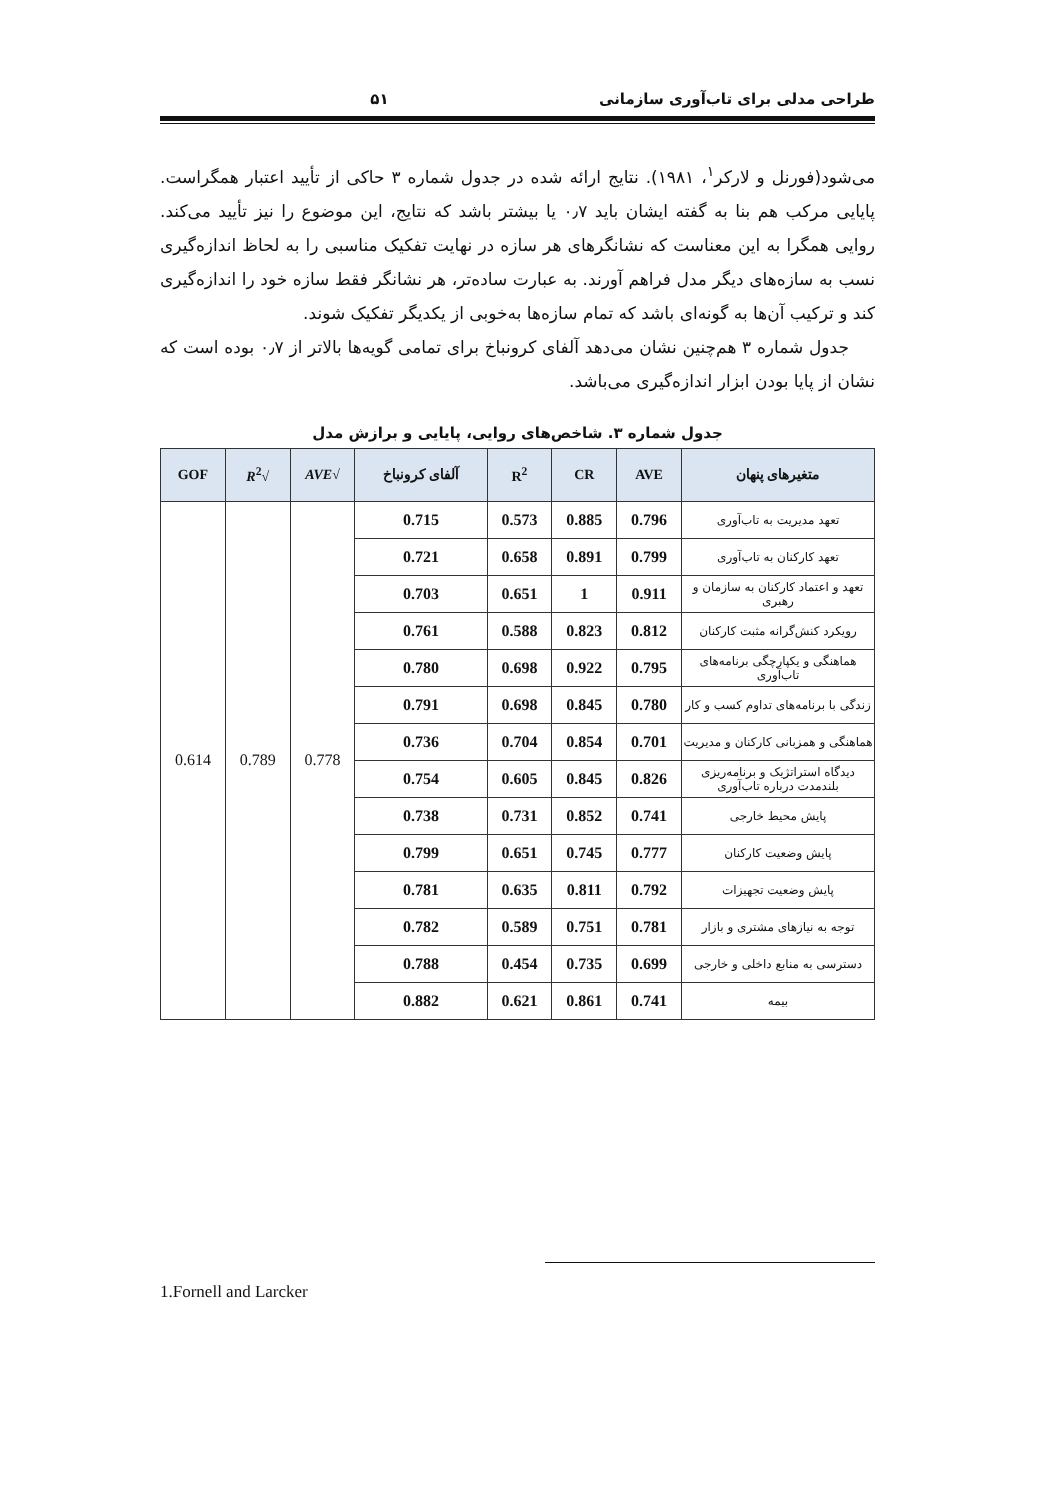طراحی مدلی برای تاب‌آوری سازمانی ۵۱
می‌شود(فورنل و لارکر<sup>۱</sup>، ۱۹۸۱). نتایج ارائه شده در جدول شماره ۳ حاکی از تأیید اعتبار همگراست. پایایی مرکب هم بنا به گفته ایشان باید ۰٫۷ یا بیشتر باشد که نتایج، این موضوع را نیز تأیید می‌کند. روایی همگرا به این معناست که نشانگرهای هر سازه در نهایت تفکیک مناسبی را به لحاظ اندازه‌گیری نسب به سازه‌های دیگر مدل فراهم آورند. به عبارت ساده‌تر، هر نشانگر فقط سازه خود را اندازه‌گیری کند و ترکیب آن‌ها به گونه‌ای باشد که تمام سازه‌ها به‌خوبی از یکدیگر تفکیک شوند.
جدول شماره ۳ هم‌چنین نشان می‌دهد آلفای کرونباخ برای تمامی گویه‌ها بالاتر از ۰٫۷ بوده است که نشان از پایا بودن ابزار اندازه‌گیری می‌باشد.
جدول شماره ۳. شاخص‌های روایی، پایایی و برازش مدل
| متغیرهای پنهان | AVE | CR | R<sup>2</sup> | آلفای کرونباخ | √ AVE | √ R<sup>2</sup> | GOF |
| --- | --- | --- | --- | --- | --- | --- | --- |
| تعهد مدیریت به تاب‌آوری | 0.796 | 0.885 | 0.573 | 0.715 | 0.778 | 0.789 | 0.614 |
| تعهد کارکنان به تاب‌آوری | 0.799 | 0.891 | 0.658 | 0.721 | | | |
| تعهد و اعتماد کارکنان به سازمان و رهبری | 0.911 | 1 | 0.651 | 0.703 | | | |
| رویکرد کنش‌گرانه مثبت کارکنان | 0.812 | 0.823 | 0.588 | 0.761 | | | |
| هماهنگی و یکپارچگی برنامه‌های تاب‌آوری | 0.795 | 0.922 | 0.698 | 0.780 | | | |
| زندگی با برنامه‌های تداوم کسب و کار | 0.780 | 0.845 | 0.698 | 0.791 | | | |
| هماهنگی و همزبانی کارکنان و مدیریت | 0.701 | 0.854 | 0.704 | 0.736 | | | |
| دیدگاه استراتژیک و برنامه‌ریزی بلندمدت درباره تاب‌آوری | 0.826 | 0.845 | 0.605 | 0.754 | | | |
| پایش محیط خارجی | 0.741 | 0.852 | 0.731 | 0.738 | | | |
| پایش وضعیت کارکنان | 0.777 | 0.745 | 0.651 | 0.799 | | | |
| پایش وضعیت تجهیزات | 0.792 | 0.811 | 0.635 | 0.781 | | | |
| توجه به نیازهای مشتری و بازار | 0.781 | 0.751 | 0.589 | 0.782 | | | |
| دسترسی به منابع داخلی و خارجی | 0.699 | 0.735 | 0.454 | 0.788 | | | |
| بیمه | 0.741 | 0.861 | 0.621 | 0.882 | | | |
1.Fornell and Larcker